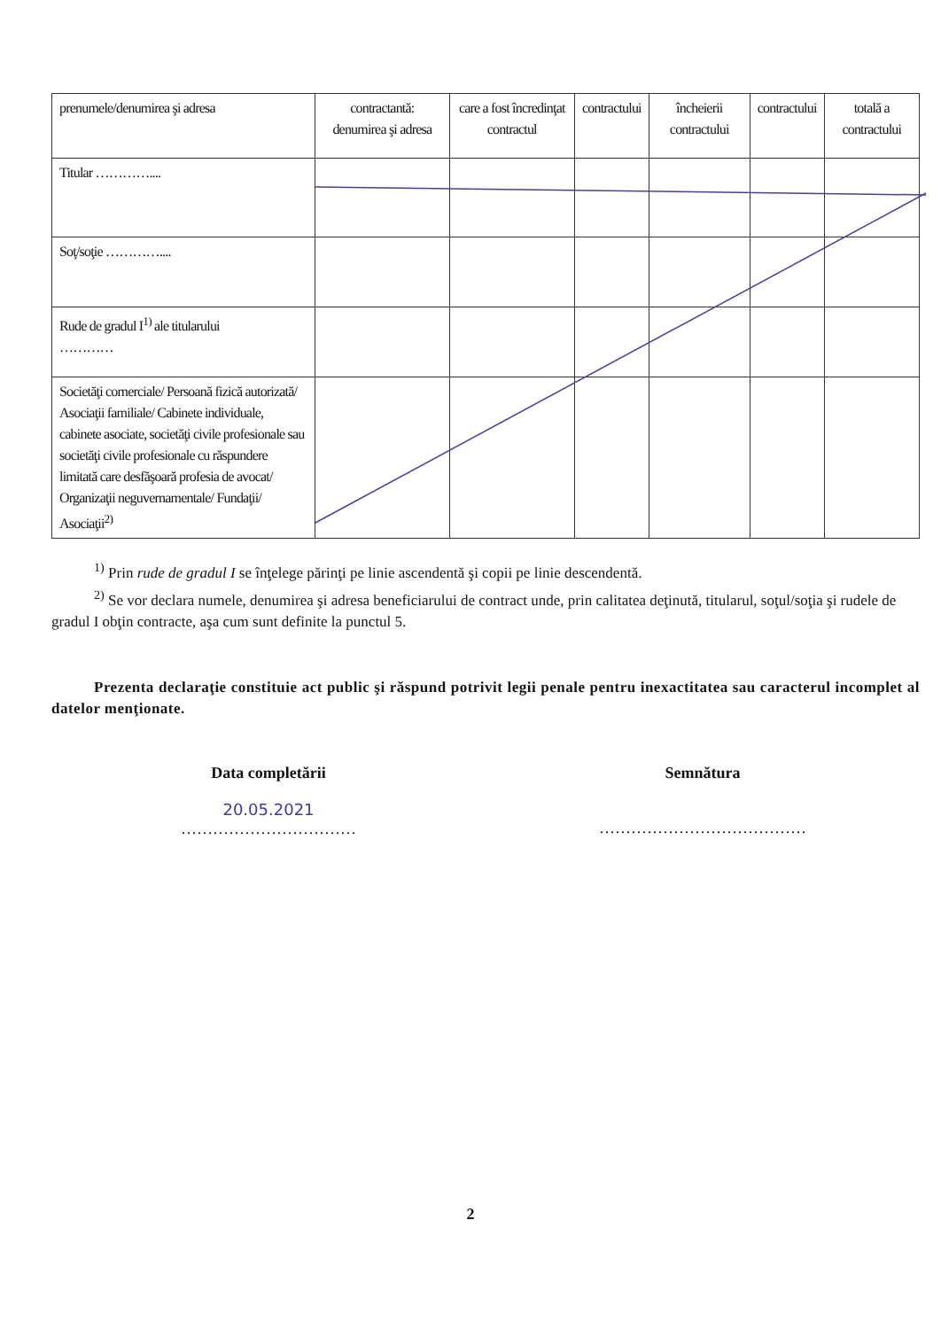| prenumele/denumirea şi adresa | contractantă: denumirea şi adresa | care a fost încredinţat contractul | contractului | încheierii contractului | contractului | totală a contractului |
| Titular ………….... | | | | | | |
| Soţ/soţie ………….... | | | | | | |
| Rude de gradul I<sup>1)</sup> ale titularului ………… | | | | | | |
| Societăţi comerciale/ Persoană fizică autorizată/ Asociaţii familiale/ Cabinete individuale, cabinete asociate, societăţi civile profesionale sau societăţi civile profesionale cu răspundere limitată care desfăşoară profesia de avocat/ Organizaţii neguvernamentale/ Fundaţii/ Asociaţii<sup>2)</sup> | | | | | | |
<sup>1)</sup> Prin rude de gradul I se înţelege părinţi pe linie ascendentă şi copii pe linie descendentă.
<sup>2)</sup> Se vor declara numele, denumirea şi adresa beneficiarului de contract unde, prin calitatea deţinută, titularul, soţul/soţia şi rudele de gradul I obţin contracte, aşa cum sunt definite la punctul 5.
Prezenta declaraţie constituie act public şi răspund potrivit legii penale pentru inexactitatea sau caracterul incomplet al datelor menţionate.
Data completării
20.05.2021
……………………………
Semnătura
…………………………………
2